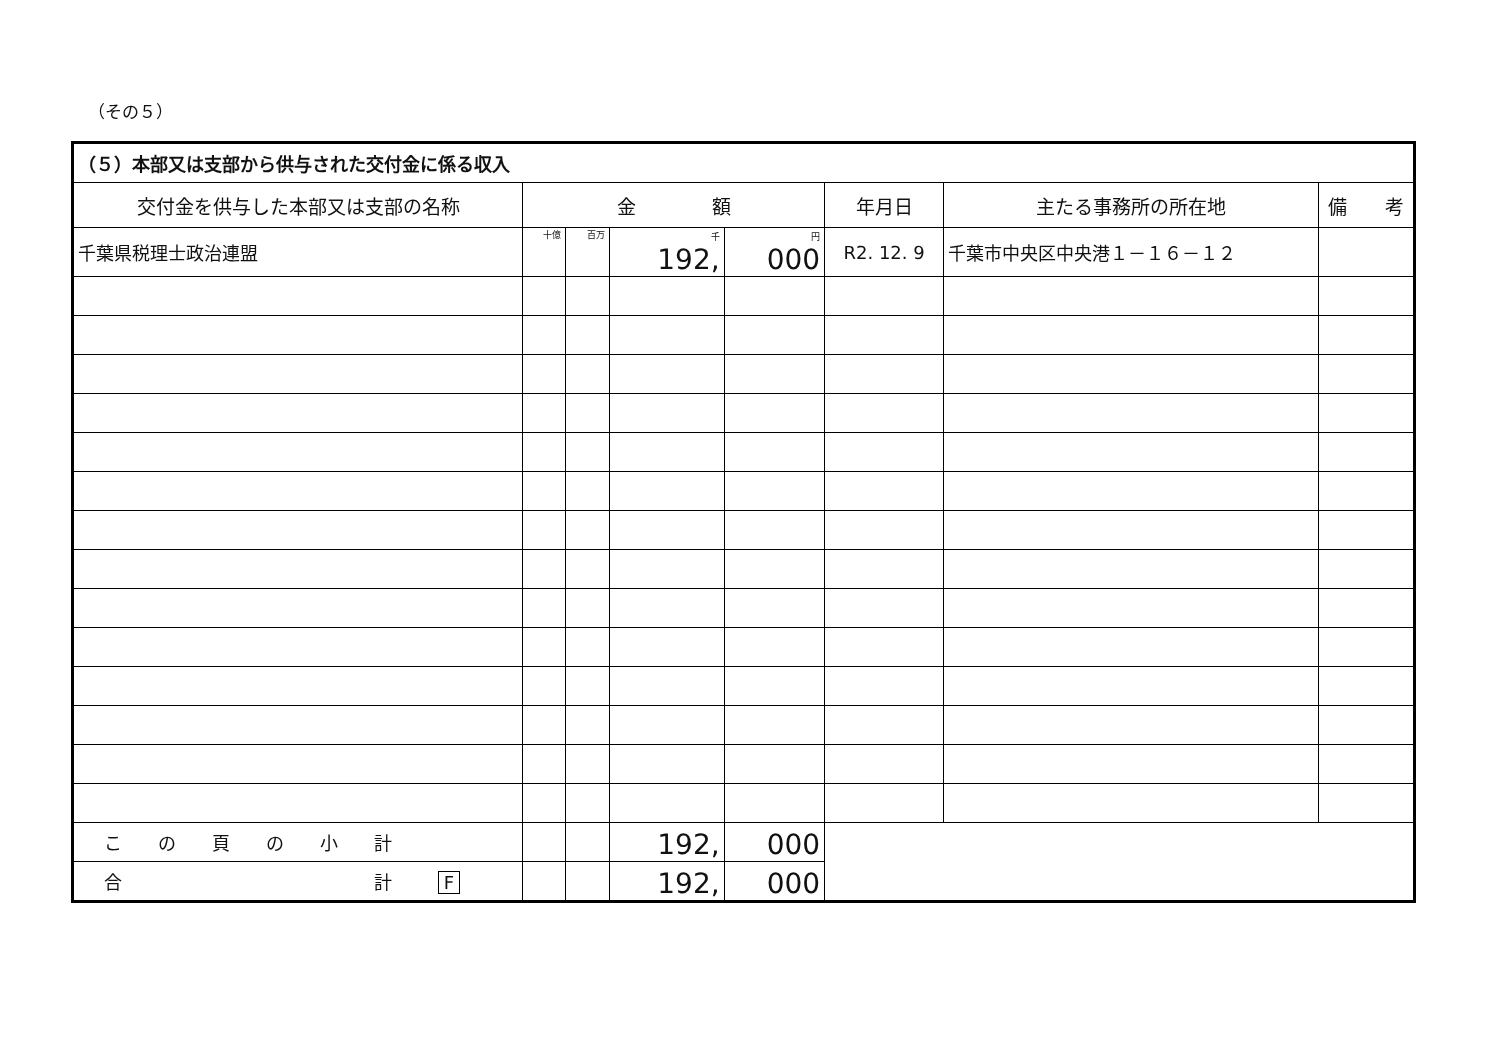（その５）
| （５）本部又は支部から供与された交付金に係る収入 | | | | | | | |
| --- | --- | --- | --- | --- | --- | --- | --- |
| 交付金を供与した本部又は支部の名称 | 金 額 | | | | 年月日 | 主たる事務所の所在地 | 備 考 |
| 千葉県税理士政治連盟 | 十億 | 百万 | 千 192, | 円 000 | R2. 12. 9 | 千葉市中央区中央港１－１６－１２ | |
| こ の 頁 の 小 計 | | | 192, | 000 | | | |
| 合 計 F | | | 192, | 000 | | | |